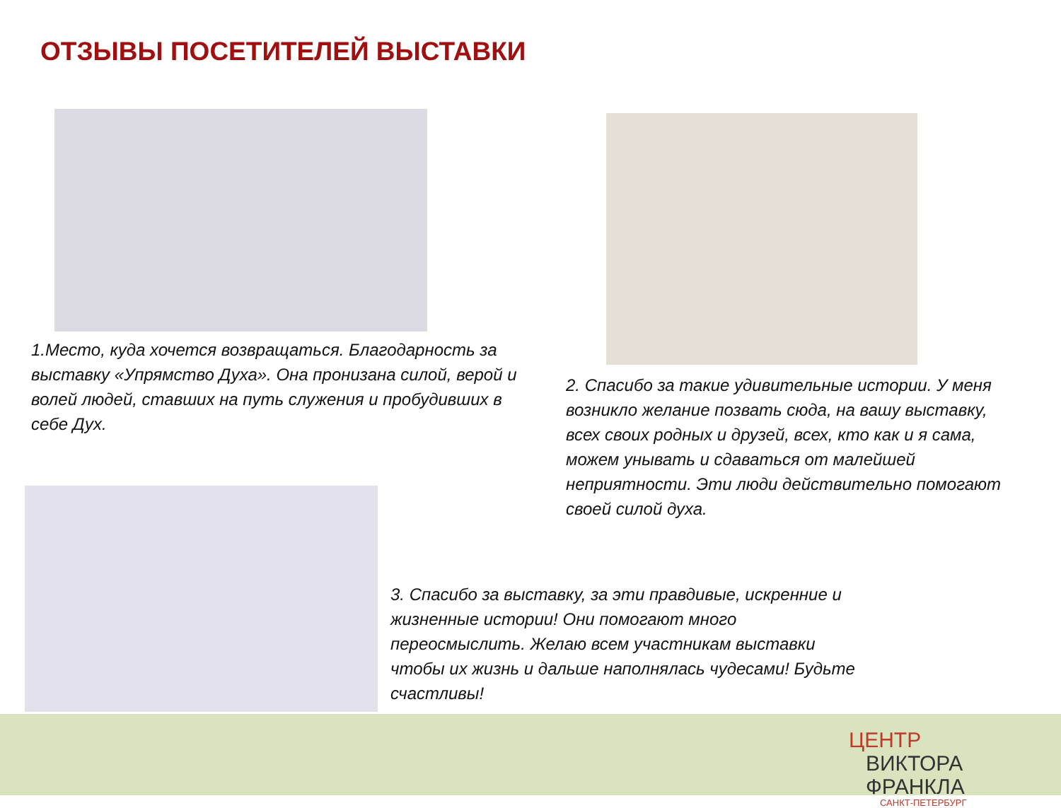ОТЗЫВЫ ПОСЕТИТЕЛЕЙ ВЫСТАВКИ
1.Место, куда хочется возвращаться. Благодарность за выставку «Упрямство Духа». Она пронизана силой, верой и волей людей, ставших на путь служения и пробудивших в себе Дух.
2. Спасибо за такие удивительные истории. У меня возникло желание позвать сюда, на вашу выставку, всех своих родных и друзей, всех, кто как и я сама, можем унывать и сдаваться от малейшей неприятности. Эти люди действительно помогают своей силой духа.
3. Спасибо за выставку, за эти правдивые, искренние и жизненные истории! Они помогают много переосмыслить. Желаю всем участникам выставки чтобы их жизнь и дальше наполнялась чудесами! Будьте счастливы!
ЦЕНТР
ВИКТОРА ФРАНКЛА
САНКТ-ПЕТЕРБУРГ